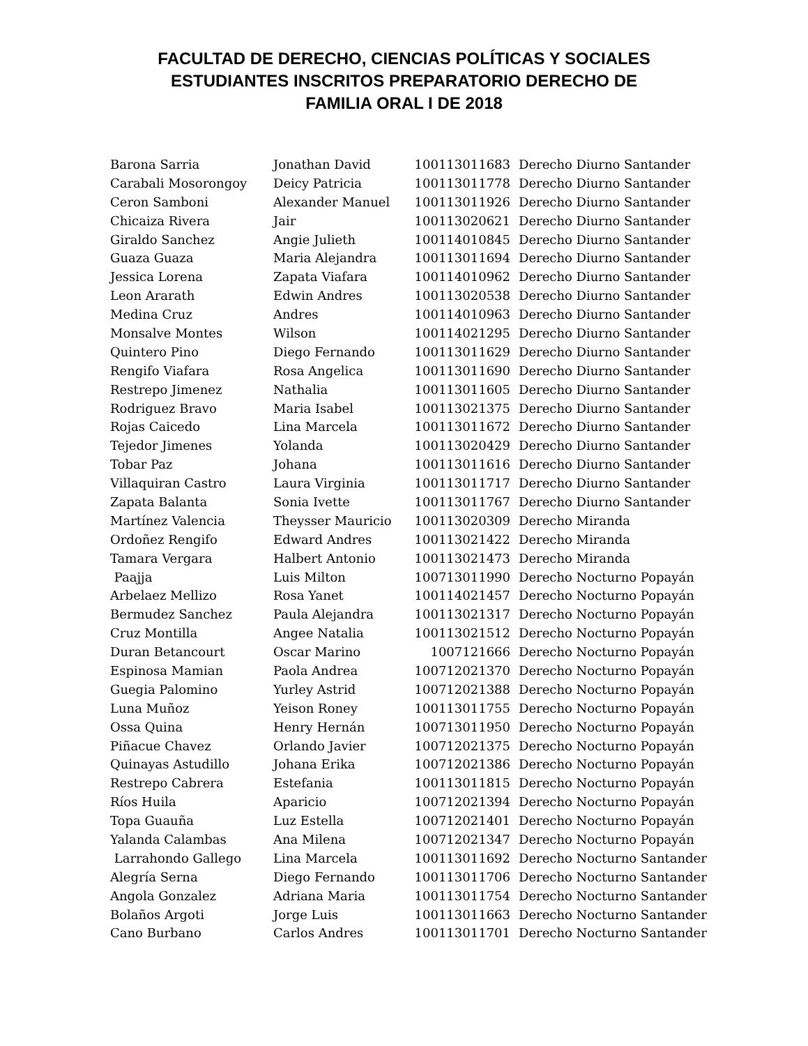FACULTAD DE DERECHO, CIENCIAS POLÍTICAS Y SOCIALES
ESTUDIANTES INSCRITOS PREPARATORIO DERECHO DE
FAMILIA ORAL I DE 2018
| Barona Sarria | Jonathan David | 100113011683 | Derecho Diurno Santander |
| Carabali Mosorongoy | Deicy Patricia | 100113011778 | Derecho Diurno Santander |
| Ceron Samboni | Alexander Manuel | 100113011926 | Derecho Diurno Santander |
| Chicaiza Rivera | Jair | 100113020621 | Derecho Diurno Santander |
| Giraldo Sanchez | Angie Julieth | 100114010845 | Derecho Diurno Santander |
| Guaza Guaza | Maria Alejandra | 100113011694 | Derecho Diurno Santander |
| Jessica Lorena | Zapata Viafara | 100114010962 | Derecho Diurno Santander |
| Leon Ararath | Edwin Andres | 100113020538 | Derecho Diurno Santander |
| Medina Cruz | Andres | 100114010963 | Derecho Diurno Santander |
| Monsalve Montes | Wilson | 100114021295 | Derecho Diurno Santander |
| Quintero Pino | Diego Fernando | 100113011629 | Derecho Diurno Santander |
| Rengifo Viafara | Rosa Angelica | 100113011690 | Derecho Diurno Santander |
| Restrepo Jimenez | Nathalia | 100113011605 | Derecho Diurno Santander |
| Rodriguez Bravo | Maria Isabel | 100113021375 | Derecho Diurno Santander |
| Rojas Caicedo | Lina Marcela | 100113011672 | Derecho Diurno Santander |
| Tejedor Jimenes | Yolanda | 100113020429 | Derecho Diurno Santander |
| Tobar Paz | Johana | 100113011616 | Derecho Diurno Santander |
| Villaquiran Castro | Laura Virginia | 100113011717 | Derecho Diurno Santander |
| Zapata Balanta | Sonia Ivette | 100113011767 | Derecho Diurno Santander |
| Martínez Valencia | Theysser Mauricio | 100113020309 | Derecho Miranda |
| Ordoñez Rengifo | Edward Andres | 100113021422 | Derecho Miranda |
| Tamara Vergara | Halbert Antonio | 100113021473 | Derecho Miranda |
| Paajja | Luis Milton | 100713011990 | Derecho Nocturno Popayán |
| Arbelaez Mellizo | Rosa Yanet | 100114021457 | Derecho Nocturno Popayán |
| Bermudez Sanchez | Paula Alejandra | 100113021317 | Derecho Nocturno Popayán |
| Cruz Montilla | Angee Natalia | 100113021512 | Derecho Nocturno Popayán |
| Duran Betancourt | Oscar Marino | 1007121666 | Derecho Nocturno Popayán |
| Espinosa Mamian | Paola Andrea | 100712021370 | Derecho Nocturno Popayán |
| Guegia Palomino | Yurley Astrid | 100712021388 | Derecho Nocturno Popayán |
| Luna Muñoz | Yeison Roney | 100113011755 | Derecho Nocturno Popayán |
| Ossa Quina | Henry Hernán | 100713011950 | Derecho Nocturno Popayán |
| Piñacue Chavez | Orlando Javier | 100712021375 | Derecho Nocturno Popayán |
| Quinayas Astudillo | Johana Erika | 100712021386 | Derecho Nocturno Popayán |
| Restrepo Cabrera | Estefania | 100113011815 | Derecho Nocturno Popayán |
| Ríos Huila | Aparicio | 100712021394 | Derecho Nocturno Popayán |
| Topa Guauña | Luz Estella | 100712021401 | Derecho Nocturno Popayán |
| Yalanda Calambas | Ana Milena | 100712021347 | Derecho Nocturno Popayán |
| Larrahondo Gallego | Lina Marcela | 100113011692 | Derecho Nocturno Santander |
| Alegría Serna | Diego Fernando | 100113011706 | Derecho Nocturno Santander |
| Angola Gonzalez | Adriana Maria | 100113011754 | Derecho Nocturno Santander |
| Bolaños Argoti | Jorge Luis | 100113011663 | Derecho Nocturno Santander |
| Cano Burbano | Carlos Andres | 100113011701 | Derecho Nocturno Santander |